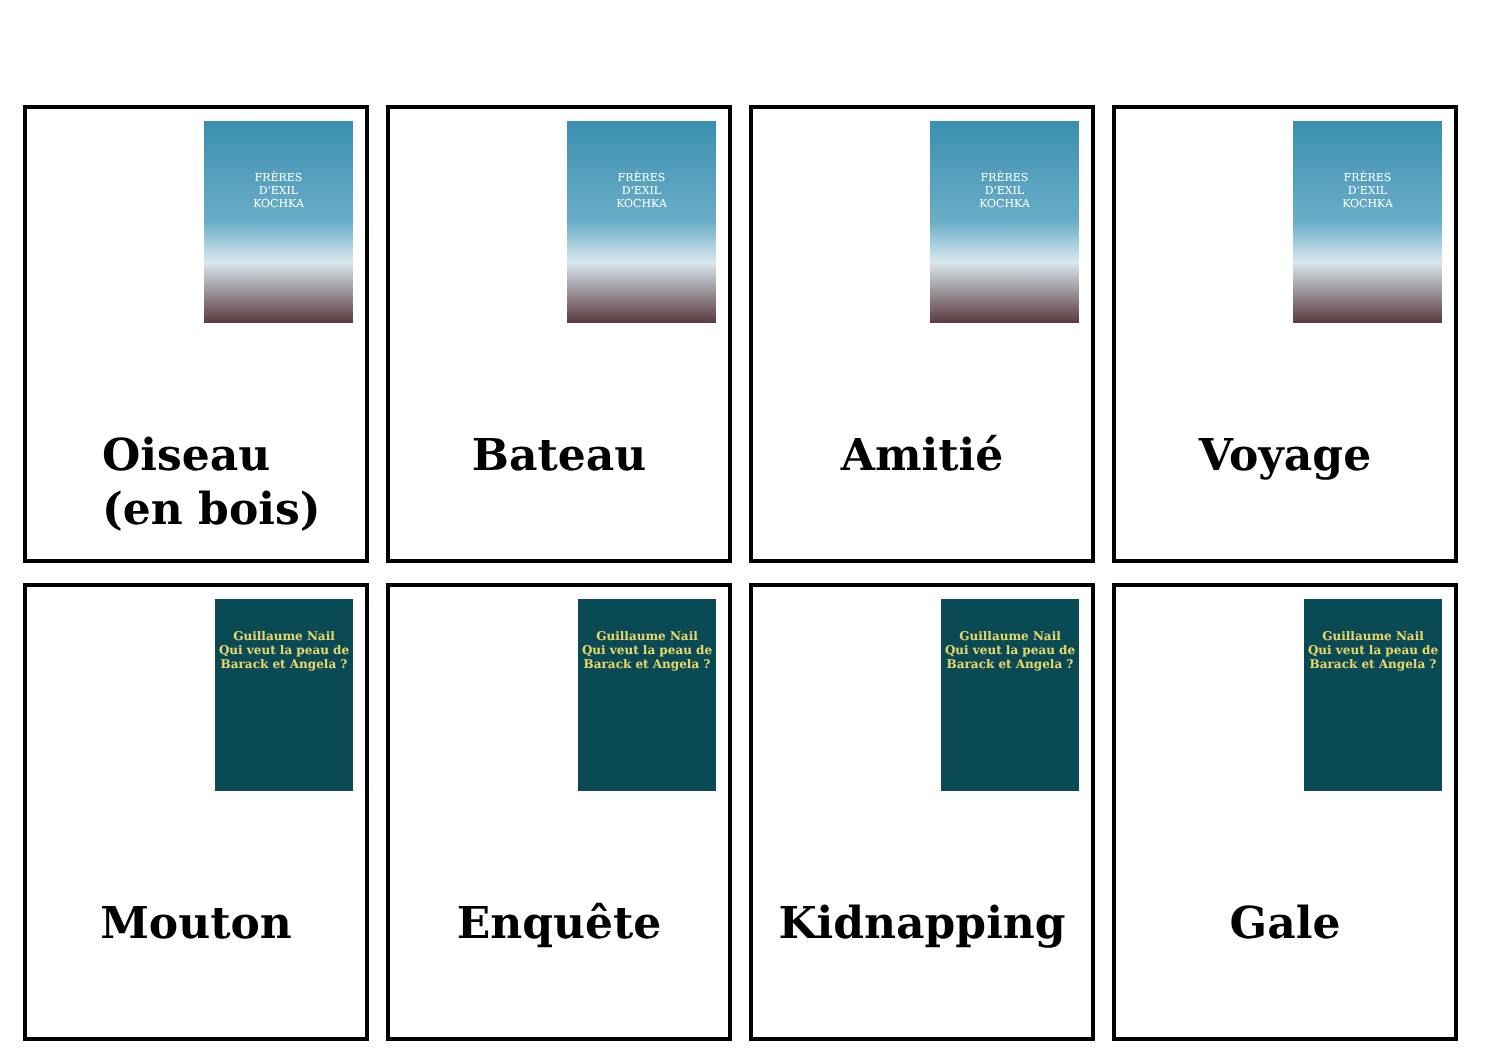FRÈRES
D'EXIL
KOCHKA
Oiseau
(en bois)
FRÈRES
D'EXIL
KOCHKA
Bateau
FRÈRES
D'EXIL
KOCHKA
Amitié
FRÈRES
D'EXIL
KOCHKA
Voyage
Guillaume Nail
Qui veut la peau de Barack et Angela ?
Mouton
Guillaume Nail
Qui veut la peau de Barack et Angela ?
Enquête
Guillaume Nail
Qui veut la peau de Barack et Angela ?
Kidnapping
Guillaume Nail
Qui veut la peau de Barack et Angela ?
Gale